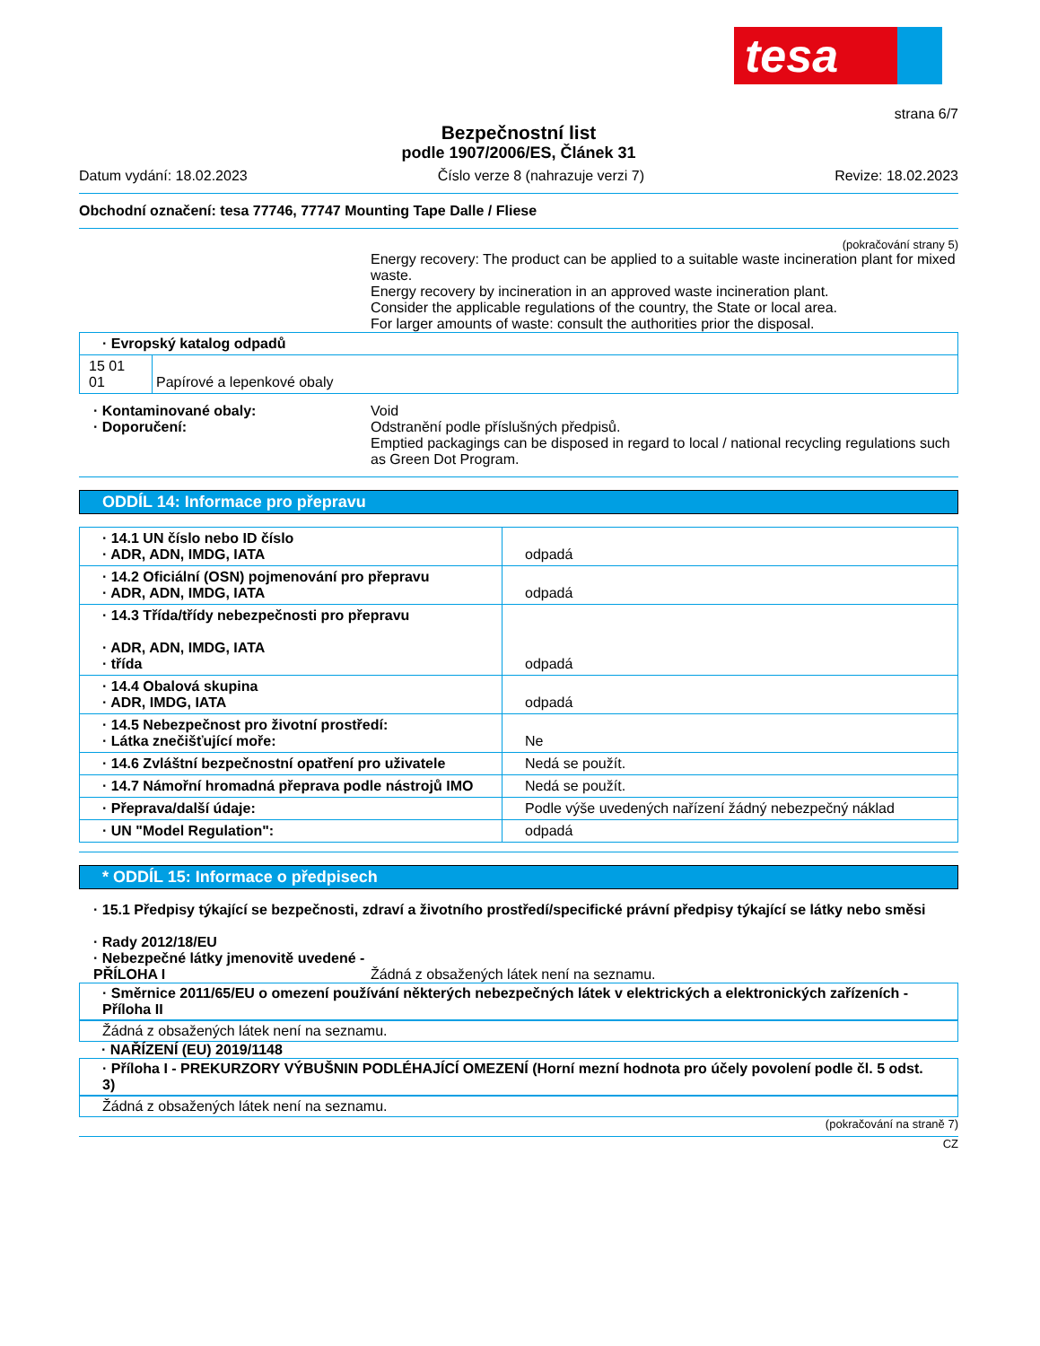tesa
strana 6/7
Bezpečnostní list
podle 1907/2006/ES, Článek 31
Datum vydání: 18.02.2023 Číslo verze 8 (nahrazuje verzi 7) Revize: 18.02.2023
Obchodní označení: tesa 77746, 77747 Mounting Tape Dalle / Fliese
(pokračování strany 5)
Energy recovery: The product can be applied to a suitable waste incineration plant for mixed waste.
Energy recovery by incineration in an approved waste incineration plant.
Consider the applicable regulations of the country, the State or local area.
For larger amounts of waste: consult the authorities prior the disposal.
| · Evropský katalog odpadů | |
| 15 01 01 | Papírové a lepenkové obaly |
· Kontaminované obaly: Void
· Doporučení: Odstranění podle příslušných předpisů.
Emptied packagings can be disposed in regard to local / national recycling regulations such as Green Dot Program.
ODDÍL 14: Informace pro přepravu
| · 14.1 UN číslo nebo ID číslo · ADR, ADN, IMDG, IATA | odpadá |
| · 14.2 Oficiální (OSN) pojmenování pro přepravu · ADR, ADN, IMDG, IATA | odpadá |
| · 14.3 Třída/třídy nebezpečnosti pro přepravu · ADR, ADN, IMDG, IATA · třída | odpadá |
| · 14.4 Obalová skupina · ADR, IMDG, IATA | odpadá |
| · 14.5 Nebezpečnost pro životní prostředí: · Látka znečišťující moře: | Ne |
| · 14.6 Zvláštní bezpečnostní opatření pro uživatele | Nedá se použít. |
| · 14.7 Námořní hromadná přeprava podle nástrojů IMO | Nedá se použít. |
| · Přeprava/další údaje: | Podle výše uvedených nařízení žádný nebezpečný náklad |
| · UN "Model Regulation": | odpadá |
* ODDÍL 15: Informace o předpisech
· 15.1 Předpisy týkající se bezpečnosti, zdraví a životního prostředí/specifické právní předpisy týkající se látky nebo směsi
· Rady 2012/18/EU
· Nebezpečné látky jmenovitě uvedené - PŘÍLOHA I
Žádná z obsažených látek není na seznamu.
· Směrnice 2011/65/EU o omezení používání některých nebezpečných látek v elektrických a elektronických zařízeních - Příloha II
Žádná z obsažených látek není na seznamu.
· NAŘÍZENÍ (EU) 2019/1148
· Příloha I - PREKURZORY VÝBUŠNIN PODLÉHAJÍCÍ OMEZENÍ (Horní mezní hodnota pro účely povolení podle čl. 5 odst. 3)
Žádná z obsažených látek není na seznamu.
(pokračování na straně 7)
CZ